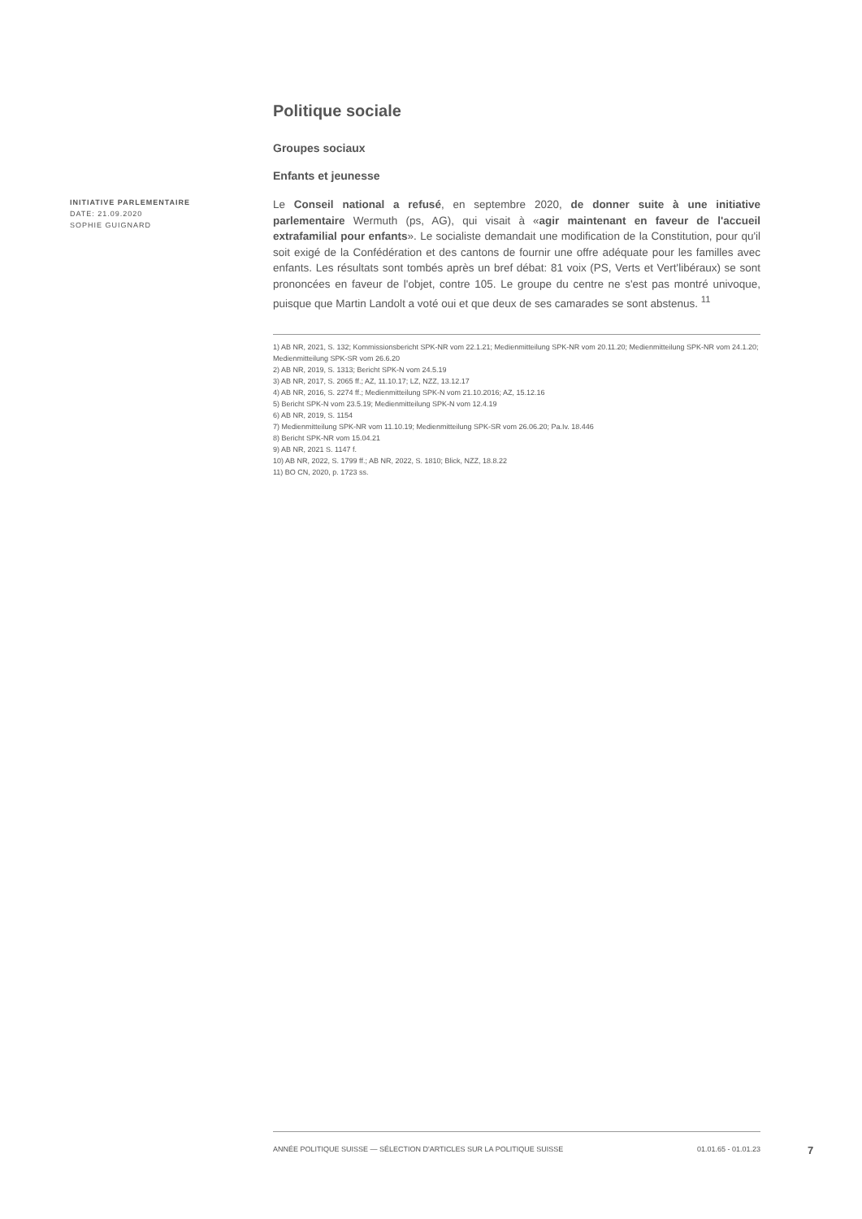Politique sociale
Groupes sociaux
Enfants et jeunesse
INITIATIVE PARLEMENTAIRE
DATE: 21.09.2020
SOPHIE GUIGNARD
Le Conseil national a refusé, en septembre 2020, de donner suite à une initiative parlementaire Wermuth (ps, AG), qui visait à «agir maintenant en faveur de l'accueil extrafamilial pour enfants». Le socialiste demandait une modification de la Constitution, pour qu'il soit exigé de la Confédération et des cantons de fournir une offre adéquate pour les familles avec enfants. Les résultats sont tombés après un bref débat: 81 voix (PS, Verts et Vert'libéraux) se sont prononcées en faveur de l'objet, contre 105. Le groupe du centre ne s'est pas montré univoque, puisque que Martin Landolt a voté oui et que deux de ses camarades se sont abstenus. <sup>11</sup>
1) AB NR, 2021, S. 132; Kommissionsbericht SPK-NR vom 22.1.21; Medienmitteilung SPK-NR vom 20.11.20; Medienmitteilung SPK-NR vom 24.1.20; Medienmitteilung SPK-SR vom 26.6.20
2) AB NR, 2019, S. 1313; Bericht SPK-N vom 24.5.19
3) AB NR, 2017, S. 2065 ff.; AZ, 11.10.17; LZ, NZZ, 13.12.17
4) AB NR, 2016, S. 2274 ff.; Medienmitteilung SPK-N vom 21.10.2016; AZ, 15.12.16
5) Bericht SPK-N vom 23.5.19; Medienmitteilung SPK-N vom 12.4.19
6) AB NR, 2019, S. 1154
7) Medienmitteilung SPK-NR vom 11.10.19; Medienmitteilung SPK-SR vom 26.06.20; Pa.Iv. 18.446
8) Bericht SPK-NR vom 15.04.21
9) AB NR, 2021 S. 1147 f.
10) AB NR, 2022, S. 1799 ff.; AB NR, 2022, S. 1810; Blick, NZZ, 18.8.22
11) BO CN, 2020, p. 1723 ss.
ANNÉE POLITIQUE SUISSE — SÉLECTION D'ARTICLES SUR LA POLITIQUE SUISSE 01.01.65 - 01.01.23
7